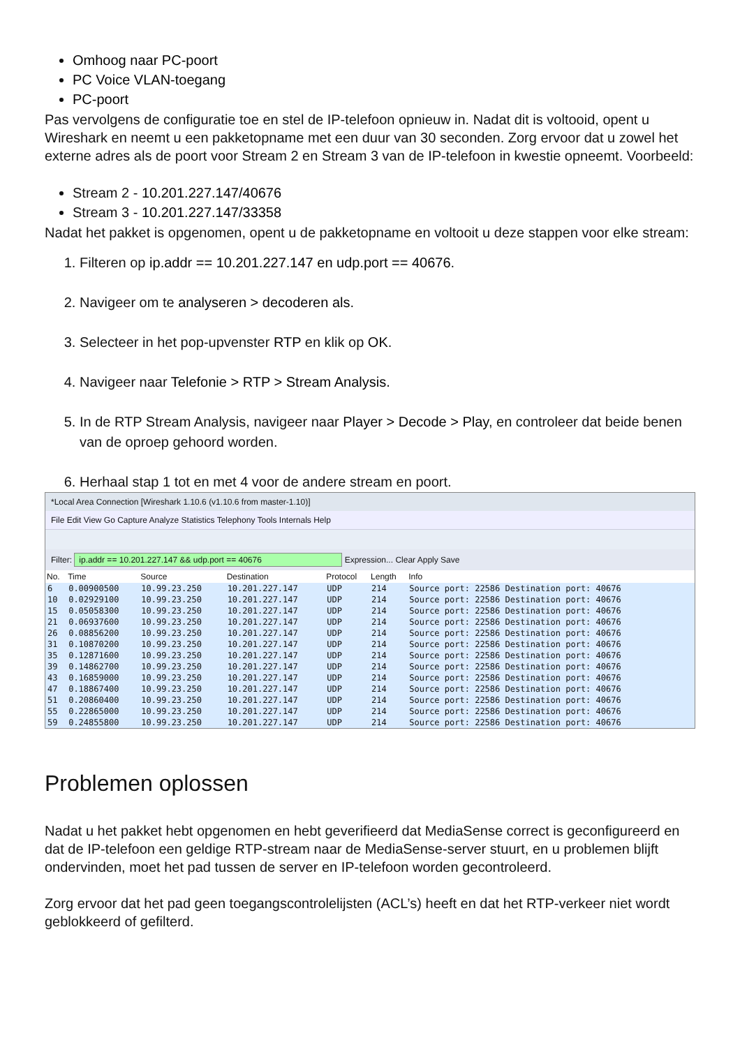Omhoog naar PC-poort
PC Voice VLAN-toegang
PC-poort
Pas vervolgens de configuratie toe en stel de IP-telefoon opnieuw in. Nadat dit is voltooid, opent u Wireshark en neemt u een pakketopname met een duur van 30 seconden. Zorg ervoor dat u zowel het externe adres als de poort voor Stream 2 en Stream 3 van de IP-telefoon in kwestie opneemt. Voorbeeld:
Stream 2 - 10.201.227.147/40676
Stream 3 - 10.201.227.147/33358
Nadat het pakket is opgenomen, opent u de pakketopname en voltooit u deze stappen voor elke stream:
1. Filteren op ip.addr == 10.201.227.147 en udp.port == 40676.
2. Navigeer om te analyseren > decoderen als.
3. Selecteer in het pop-upvenster RTP en klik op OK.
4. Navigeer naar Telefonie > RTP > Stream Analysis.
5. In de RTP Stream Analysis, navigeer naar Player > Decode > Play, en controleer dat beide benen van de oproep gehoord worden.
6. Herhaal stap 1 tot en met 4 voor de andere stream en poort.
*Local Area Connection [Wireshark 1.10.6 (v1.10.6 from master-1.10)]
File Edit View Go Capture Analyze Statistics Telephony Tools Internals Help
Filter: ip.addr == 10.201.227.147 && udp.port == 40676 Expression... Clear Apply Save
| No. | Time | Source | Destination | Protocol | Length | Info |
| --- | --- | --- | --- | --- | --- | --- |
| 6 | 0.00900500 | 10.99.23.250 | 10.201.227.147 | UDP | 214 | Source port: 22586 Destination port: 40676 |
| 10 | 0.02929100 | 10.99.23.250 | 10.201.227.147 | UDP | 214 | Source port: 22586 Destination port: 40676 |
| 15 | 0.05058300 | 10.99.23.250 | 10.201.227.147 | UDP | 214 | Source port: 22586 Destination port: 40676 |
| 21 | 0.06937600 | 10.99.23.250 | 10.201.227.147 | UDP | 214 | Source port: 22586 Destination port: 40676 |
| 26 | 0.08856200 | 10.99.23.250 | 10.201.227.147 | UDP | 214 | Source port: 22586 Destination port: 40676 |
| 31 | 0.10870200 | 10.99.23.250 | 10.201.227.147 | UDP | 214 | Source port: 22586 Destination port: 40676 |
| 35 | 0.12871600 | 10.99.23.250 | 10.201.227.147 | UDP | 214 | Source port: 22586 Destination port: 40676 |
| 39 | 0.14862700 | 10.99.23.250 | 10.201.227.147 | UDP | 214 | Source port: 22586 Destination port: 40676 |
| 43 | 0.16859000 | 10.99.23.250 | 10.201.227.147 | UDP | 214 | Source port: 22586 Destination port: 40676 |
| 47 | 0.18867400 | 10.99.23.250 | 10.201.227.147 | UDP | 214 | Source port: 22586 Destination port: 40676 |
| 51 | 0.20860400 | 10.99.23.250 | 10.201.227.147 | UDP | 214 | Source port: 22586 Destination port: 40676 |
| 55 | 0.22865000 | 10.99.23.250 | 10.201.227.147 | UDP | 214 | Source port: 22586 Destination port: 40676 |
| 59 | 0.24855800 | 10.99.23.250 | 10.201.227.147 | UDP | 214 | Source port: 22586 Destination port: 40676 |
Problemen oplossen
Nadat u het pakket hebt opgenomen en hebt geverifieerd dat MediaSense correct is geconfigureerd en dat de IP-telefoon een geldige RTP-stream naar de MediaSense-server stuurt, en u problemen blijft ondervinden, moet het pad tussen de server en IP-telefoon worden gecontroleerd.
Zorg ervoor dat het pad geen toegangscontrolelijsten (ACL’s) heeft en dat het RTP-verkeer niet wordt geblokkeerd of gefilterd.